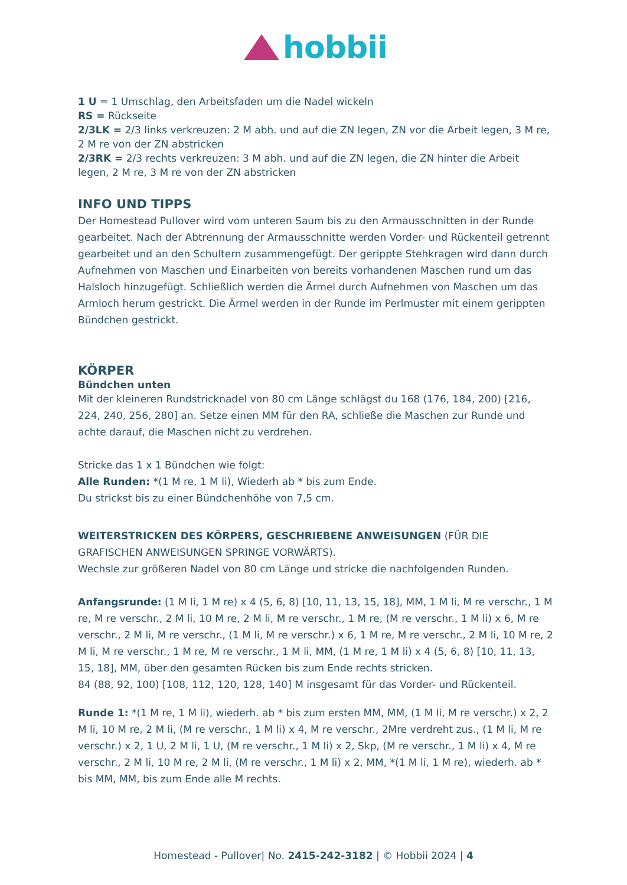hobbii
1 U = 1 Umschlag, den Arbeitsfaden um die Nadel wickeln
RS = Rückseite
2/3LK = 2/3 links verkreuzen: 2 M abh. und auf die ZN legen, ZN vor die Arbeit legen, 3 M re, 2 M re von der ZN abstricken
2/3RK = 2/3 rechts verkreuzen: 3 M abh. und auf die ZN legen, die ZN hinter die Arbeit legen, 2 M re, 3 M re von der ZN abstricken
INFO UND TIPPS
Der Homestead Pullover wird vom unteren Saum bis zu den Armausschnitten in der Runde gearbeitet. Nach der Abtrennung der Armausschnitte werden Vorder- und Rückenteil getrennt gearbeitet und an den Schultern zusammengefügt. Der gerippte Stehkragen wird dann durch Aufnehmen von Maschen und Einarbeiten von bereits vorhandenen Maschen rund um das Halsloch hinzugefügt. Schließlich werden die Ärmel durch Aufnehmen von Maschen um das Armloch herum gestrickt. Die Ärmel werden in der Runde im Perlmuster mit einem gerippten Bündchen gestrickt.
KÖRPER
Bündchen unten
Mit der kleineren Rundstricknadel von 80 cm Länge schlägst du 168 (176, 184, 200) [216, 224, 240, 256, 280] an. Setze einen MM für den RA, schließe die Maschen zur Runde und achte darauf, die Maschen nicht zu verdrehen.
Stricke das 1 x 1 Bündchen wie folgt:
Alle Runden: *(1 M re, 1 M li), Wiederh ab * bis zum Ende.
Du strickst bis zu einer Bündchenhöhe von 7,5 cm.
WEITERSTRICKEN DES KÖRPERS, GESCHRIEBENE ANWEISUNGEN (FÜR DIE GRAFISCHEN ANWEISUNGEN SPRINGE VORWÄRTS).
Wechsle zur größeren Nadel von 80 cm Länge und stricke die nachfolgenden Runden.
Anfangsrunde: (1 M li, 1 M re) x 4 (5, 6, 8) [10, 11, 13, 15, 18], MM, 1 M li, M re verschr., 1 M re, M re verschr., 2 M li, 10 M re, 2 M li, M re verschr., 1 M re, (M re verschr., 1 M li) x 6, M re verschr., 2 M li, M re verschr., (1 M li, M re verschr.) x 6, 1 M re, M re verschr., 2 M li, 10 M re, 2 M li, M re verschr., 1 M re, M re verschr., 1 M li, MM, (1 M re, 1 M li) x 4 (5, 6, 8) [10, 11, 13, 15, 18], MM, über den gesamten Rücken bis zum Ende rechts stricken.
84 (88, 92, 100) [108, 112, 120, 128, 140] M insgesamt für das Vorder- und Rückenteil.
Runde 1: *(1 M re, 1 M li), wiederh. ab * bis zum ersten MM, MM, (1 M li, M re verschr.) x 2, 2 M li, 10 M re, 2 M li, (M re verschr., 1 M li) x 4, M re verschr., 2Mre verdreht zus., (1 M li, M re verschr.) x 2, 1 U, 2 M li, 1 U, (M re verschr., 1 M li) x 2, Skp, (M re verschr., 1 M li) x 4, M re verschr., 2 M li, 10 M re, 2 M li, (M re verschr., 1 M li) x 2, MM, *(1 M li, 1 M re), wiederh. ab * bis MM, MM, bis zum Ende alle M rechts.
Homestead - Pullover| No. 2415-242-3182 | © Hobbii 2024 | 4